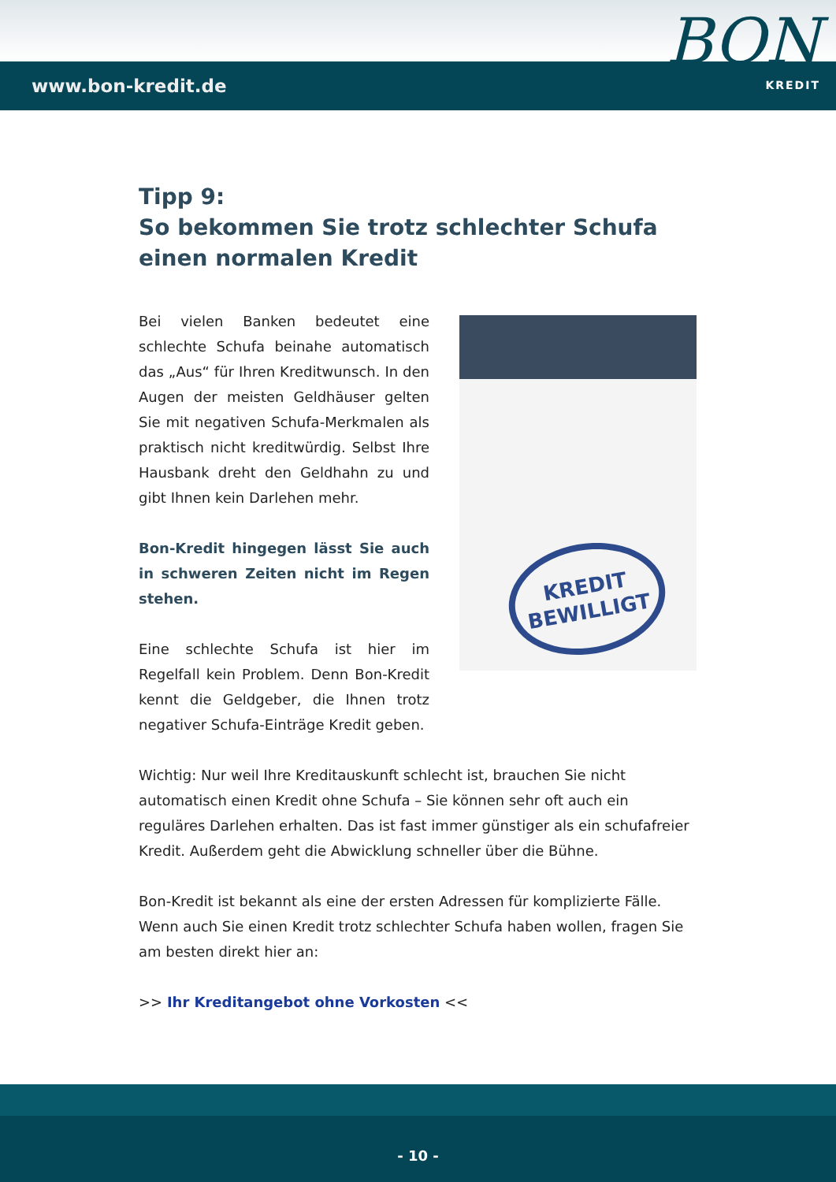www.bon-kredit.de
BON
KREDIT
Tipp 9:
So bekommen Sie trotz schlechter Schufa einen normalen Kredit
Bei vielen Banken bedeutet eine schlechte Schufa beinahe automatisch das „Aus“ für Ihren Kreditwunsch. In den Augen der meisten Geldhäuser gelten Sie mit negativen Schufa-Merkmalen als praktisch nicht kreditwürdig. Selbst Ihre Hausbank dreht den Geldhahn zu und gibt Ihnen kein Darlehen mehr.
Bon-Kredit hingegen lässt Sie auch in schweren Zeiten nicht im Regen stehen.
Eine schlechte Schufa ist hier im Regelfall kein Problem. Denn Bon-Kredit kennt die Geldgeber, die Ihnen trotz negativer Schufa-Einträge Kredit geben.
KREDIT
BEWILLIGT
Wichtig: Nur weil Ihre Kreditauskunft schlecht ist, brauchen Sie nicht automatisch einen Kredit ohne Schufa – Sie können sehr oft auch ein reguläres Darlehen erhalten. Das ist fast immer günstiger als ein schufafreier Kredit. Außerdem geht die Abwicklung schneller über die Bühne.
Bon-Kredit ist bekannt als eine der ersten Adressen für komplizierte Fälle. Wenn auch Sie einen Kredit trotz schlechter Schufa haben wollen, fragen Sie am besten direkt hier an:
>> Ihr Kreditangebot ohne Vorkosten <<
- 10 -